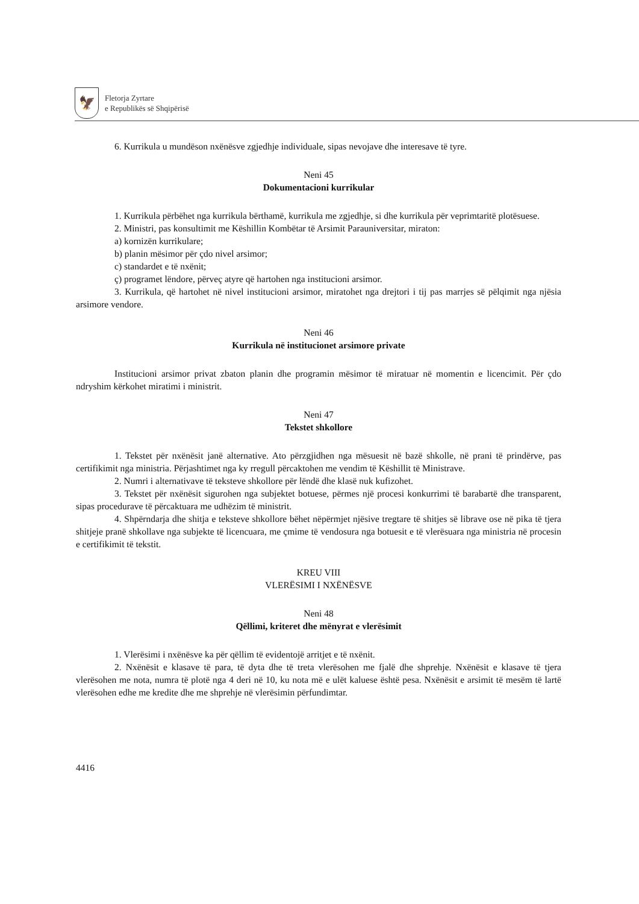🦅
Fletorja Zyrtare
e Republikës së Shqipërisë
6. Kurrikula u mundëson nxënësve zgjedhje individuale, sipas nevojave dhe interesave të tyre.
Neni 45
Dokumentacioni kurrikular
1. Kurrikula përbëhet nga kurrikula bërthamë, kurrikula me zgjedhje, si dhe kurrikula për veprimtaritë plotësuese.
2. Ministri, pas konsultimit me Këshillin Kombëtar të Arsimit Parauniversitar, miraton:
a) kornizën kurrikulare;
b) planin mësimor për çdo nivel arsimor;
c) standardet e të nxënit;
ç) programet lëndore, përveç atyre që hartohen nga institucioni arsimor.
3. Kurrikula, që hartohet në nivel institucioni arsimor, miratohet nga drejtori i tij pas marrjes së pëlqimit nga njësia arsimore vendore.
Neni 46
Kurrikula në institucionet arsimore private
Institucioni arsimor privat zbaton planin dhe programin mësimor të miratuar në momentin e licencimit. Për çdo ndryshim kërkohet miratimi i ministrit.
Neni 47
Tekstet shkollore
1. Tekstet për nxënësit janë alternative. Ato përzgjidhen nga mësuesit në bazë shkolle, në prani të prindërve, pas certifikimit nga ministria. Përjashtimet nga ky rregull përcaktohen me vendim të Këshillit të Ministrave.
2. Numri i alternativave të teksteve shkollore për lëndë dhe klasë nuk kufizohet.
3. Tekstet për nxënësit sigurohen nga subjektet botuese, përmes një procesi konkurrimi të barabartë dhe transparent, sipas procedurave të përcaktuara me udhëzim të ministrit.
4. Shpërndarja dhe shitja e teksteve shkollore bëhet nëpërmjet njësive tregtare të shitjes së librave ose në pika të tjera shitjeje pranë shkollave nga subjekte të licencuara, me çmime të vendosura nga botuesit e të vlerësuara nga ministria në procesin e certifikimit të tekstit.
KREU VIII
VLERËSIMI I NXËNËSVE
Neni 48
Qëllimi, kriteret dhe mënyrat e vlerësimit
1. Vlerësimi i nxënësve ka për qëllim të evidentojë arritjet e të nxënit.
2. Nxënësit e klasave të para, të dyta dhe të treta vlerësohen me fjalë dhe shprehje. Nxënësit e klasave të tjera vlerësohen me nota, numra të plotë nga 4 deri në 10, ku nota më e ulët kaluese është pesa. Nxënësit e arsimit të mesëm të lartë vlerësohen edhe me kredite dhe me shprehje në vlerësimin përfundimtar.
4416